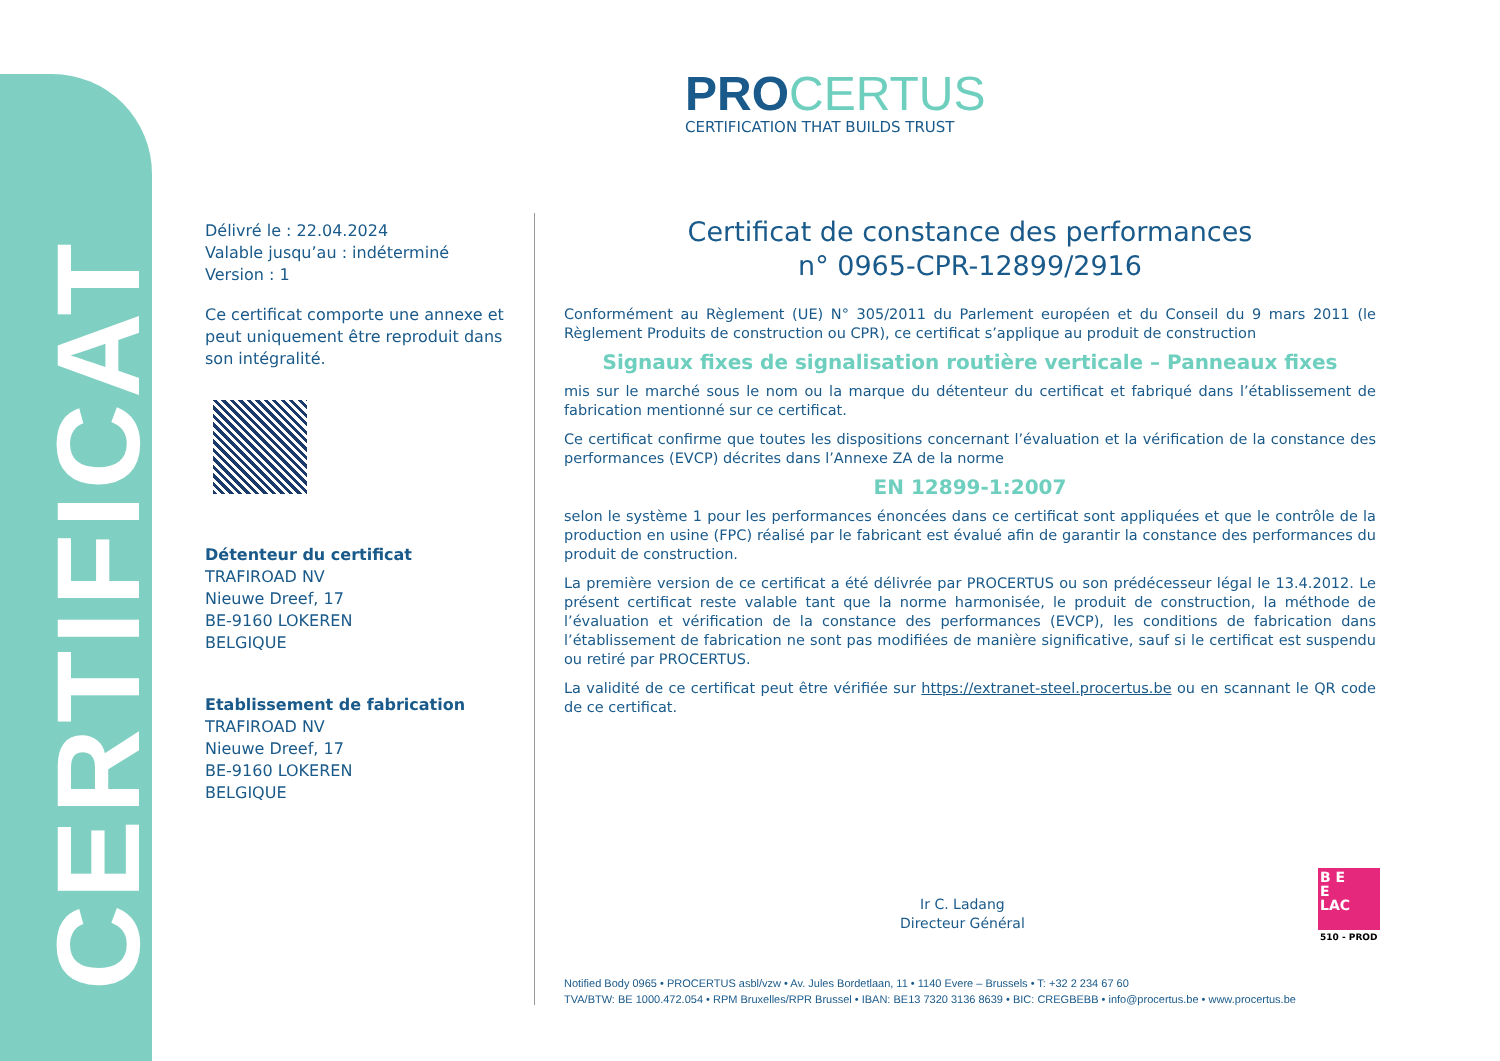CERTIFICAT
PROCERTUS
CERTIFICATION THAT BUILDS TRUST
Délivré le : 22.04.2024
Valable jusqu’au : indéterminé
Version : 1
Ce certificat comporte une annexe et peut uniquement être reproduit dans son intégralité.
Détenteur du certificat
TRAFIROAD NV
Nieuwe Dreef, 17
BE-9160 LOKEREN
BELGIQUE
Etablissement de fabrication
TRAFIROAD NV
Nieuwe Dreef, 17
BE-9160 LOKEREN
BELGIQUE
Certificat de constance des performances
n° 0965-CPR-12899/2916
Conformément au Règlement (UE) N° 305/2011 du Parlement européen et du Conseil du 9 mars 2011 (le Règlement Produits de construction ou CPR), ce certificat s’applique au produit de construction
Signaux fixes de signalisation routière verticale – Panneaux fixes
mis sur le marché sous le nom ou la marque du détenteur du certificat et fabriqué dans l’établissement de fabrication mentionné sur ce certificat.
Ce certificat confirme que toutes les dispositions concernant l’évaluation et la vérification de la constance des performances (EVCP) décrites dans l’Annexe ZA de la norme
EN 12899-1:2007
selon le système 1 pour les performances énoncées dans ce certificat sont appliquées et que le contrôle de la production en usine (FPC) réalisé par le fabricant est évalué afin de garantir la constance des performances du produit de construction.
La première version de ce certificat a été délivrée par PROCERTUS ou son prédécesseur légal le 13.4.2012. Le présent certificat reste valable tant que la norme harmonisée, le produit de construction, la méthode de l’évaluation et vérification de la constance des performances (EVCP), les conditions de fabrication dans l’établissement de fabrication ne sont pas modifiées de manière significative, sauf si le certificat est suspendu ou retiré par PROCERTUS.
La validité de ce certificat peut être vérifiée sur https://extranet-steel.procertus.be ou en scannant le QR code de ce certificat.
Ir C. Ladang
Directeur Général
B E
E
LAC
510 - PROD
Notified Body 0965 • PROCERTUS asbl/vzw • Av. Jules Bordetlaan, 11 • 1140 Evere – Brussels • T: +32 2 234 67 60
TVA/BTW: BE 1000.472.054 • RPM Bruxelles/RPR Brussel • IBAN: BE13 7320 3136 8639 • BIC: CREGBEBB • info@procertus.be • www.procertus.be